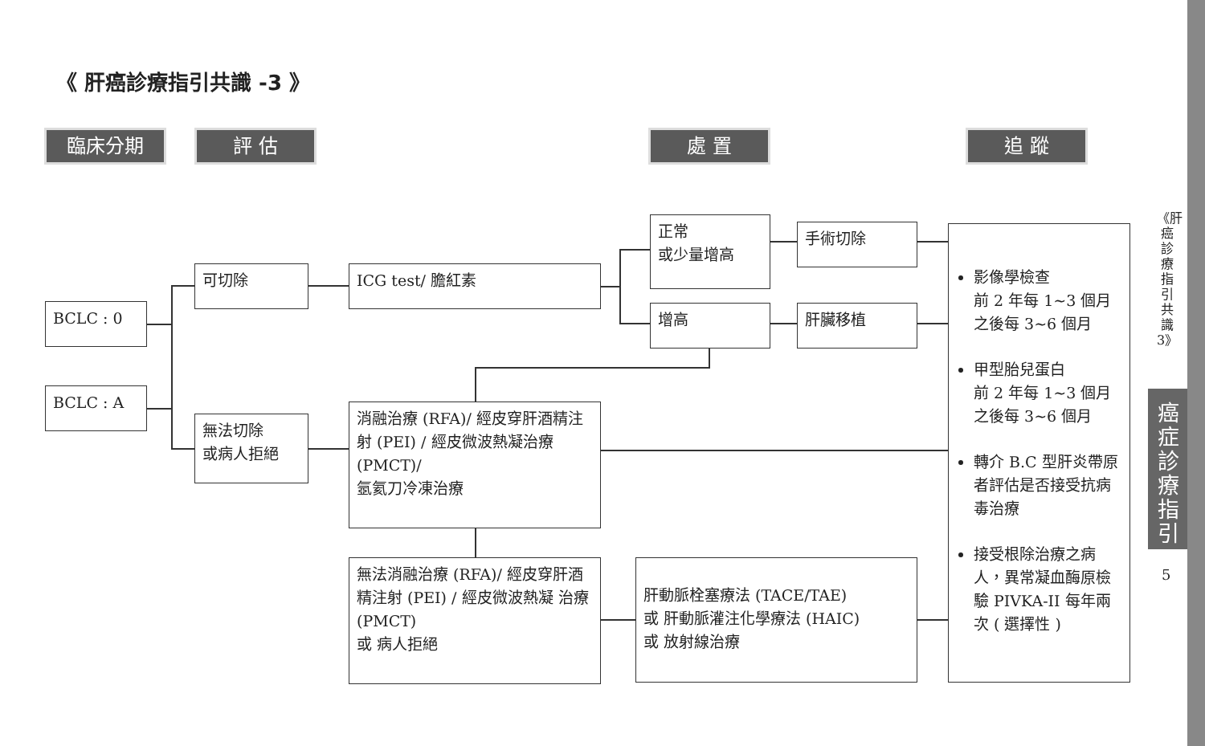《 肝癌診療指引共識 -3 》
臨床分期 評 估 處 置 追 蹤
BCLC : 0
BCLC : A
可切除
無法切除
或病人拒絕
ICG test/ 膽紅素
正常
或少量增高
增高
手術切除
肝臟移植
消融治療 (RFA)/ 經皮穿肝酒精注射 (PEI) / 經皮微波熱凝治療 (PMCT)/
氬氦刀冷凍治療
無法消融治療 (RFA)/ 經皮穿肝酒精注射 (PEI) / 經皮微波熱凝 治療 (PMCT)
或 病人拒絕
肝動脈栓塞療法 (TACE/TAE)
或 肝動脈灌注化學療法 (HAIC)
或 放射線治療
影像學檢查
前 2 年每 1~3 個月
之後每 3~6 個月
甲型胎兒蛋白
前 2 年每 1~3 個月
之後每 3~6 個月
轉介 B.C 型肝炎帶原者評估是否接受抗病毒治療
接受根除治療之病人，異常凝血酶原檢驗 PIVKA-II 每年兩次 ( 選擇性 )
《肝癌診療指引共識3》
癌症診療指引
5